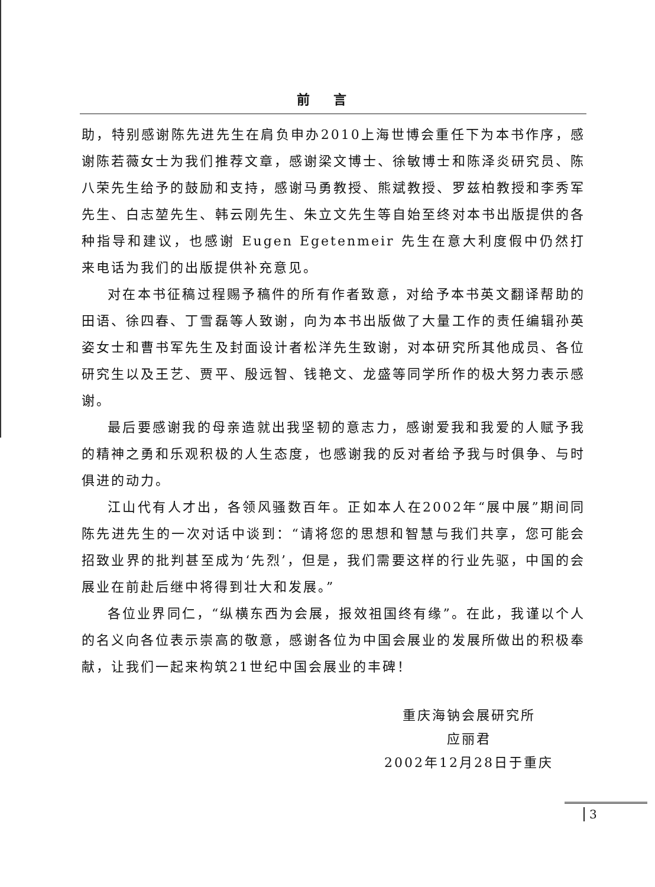前言
助，特别感谢陈先进先生在肩负申办2010上海世博会重任下为本书作序，感谢陈若薇女士为我们推荐文章，感谢梁文博士、徐敏博士和陈泽炎研究员、陈八荣先生给予的鼓励和支持，感谢马勇教授、熊斌教授、罗兹柏教授和李秀军先生、白志堃先生、韩云刚先生、朱立文先生等自始至终对本书出版提供的各种指导和建议，也感谢 Eugen Egetenmeir 先生在意大利度假中仍然打来电话为我们的出版提供补充意见。
对在本书征稿过程赐予稿件的所有作者致意，对给予本书英文翻译帮助的田语、徐四春、丁雪磊等人致谢，向为本书出版做了大量工作的责任编辑孙英姿女士和曹书军先生及封面设计者松洋先生致谢，对本研究所其他成员、各位研究生以及王艺、贾平、殷远智、钱艳文、龙盛等同学所作的极大努力表示感谢。
最后要感谢我的母亲造就出我坚韧的意志力，感谢爱我和我爱的人赋予我的精神之勇和乐观积极的人生态度，也感谢我的反对者给予我与时俱争、与时俱进的动力。
江山代有人才出，各领风骚数百年。正如本人在2002年“展中展”期间同陈先进先生的一次对话中谈到：“请将您的思想和智慧与我们共享，您可能会招致业界的批判甚至成为‘先烈’，但是，我们需要这样的行业先驱，中国的会展业在前赴后继中将得到壮大和发展。”
各位业界同仁，“纵横东西为会展，报效祖国终有缘”。在此，我谨以个人的名义向各位表示崇高的敬意，感谢各位为中国会展业的发展所做出的积极奉献，让我们一起来构筑21世纪中国会展业的丰碑！
重庆海钠会展研究所
应丽君
2002年12月28日于重庆
3